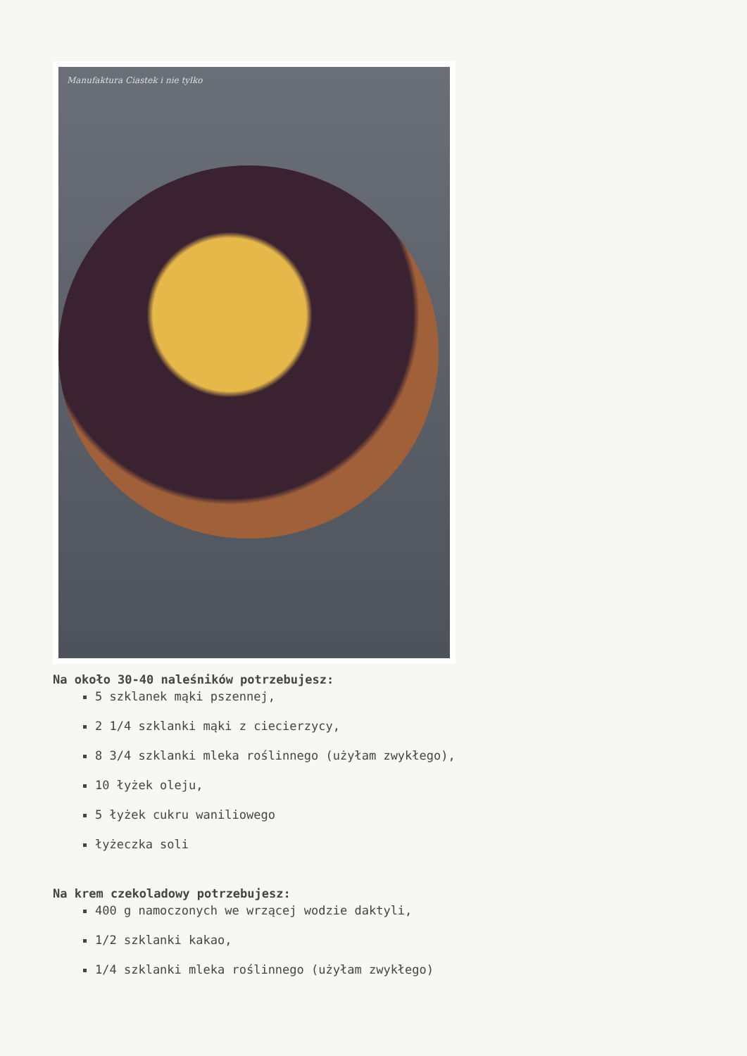Manufaktura Ciastek i nie tylko
Na około 30-40 naleśników potrzebujesz:
5 szklanek mąki pszennej,
2 1/4 szklanki mąki z ciecierzycy,
8 3/4 szklanki mleka roślinnego (użyłam zwykłego),
10 łyżek oleju,
5 łyżek cukru waniliowego
łyżeczka soli
Na krem czekoladowy potrzebujesz:
400 g namoczonych we wrzącej wodzie daktyli,
1/2 szklanki kakao,
1/4 szklanki mleka roślinnego (użyłam zwykłego)